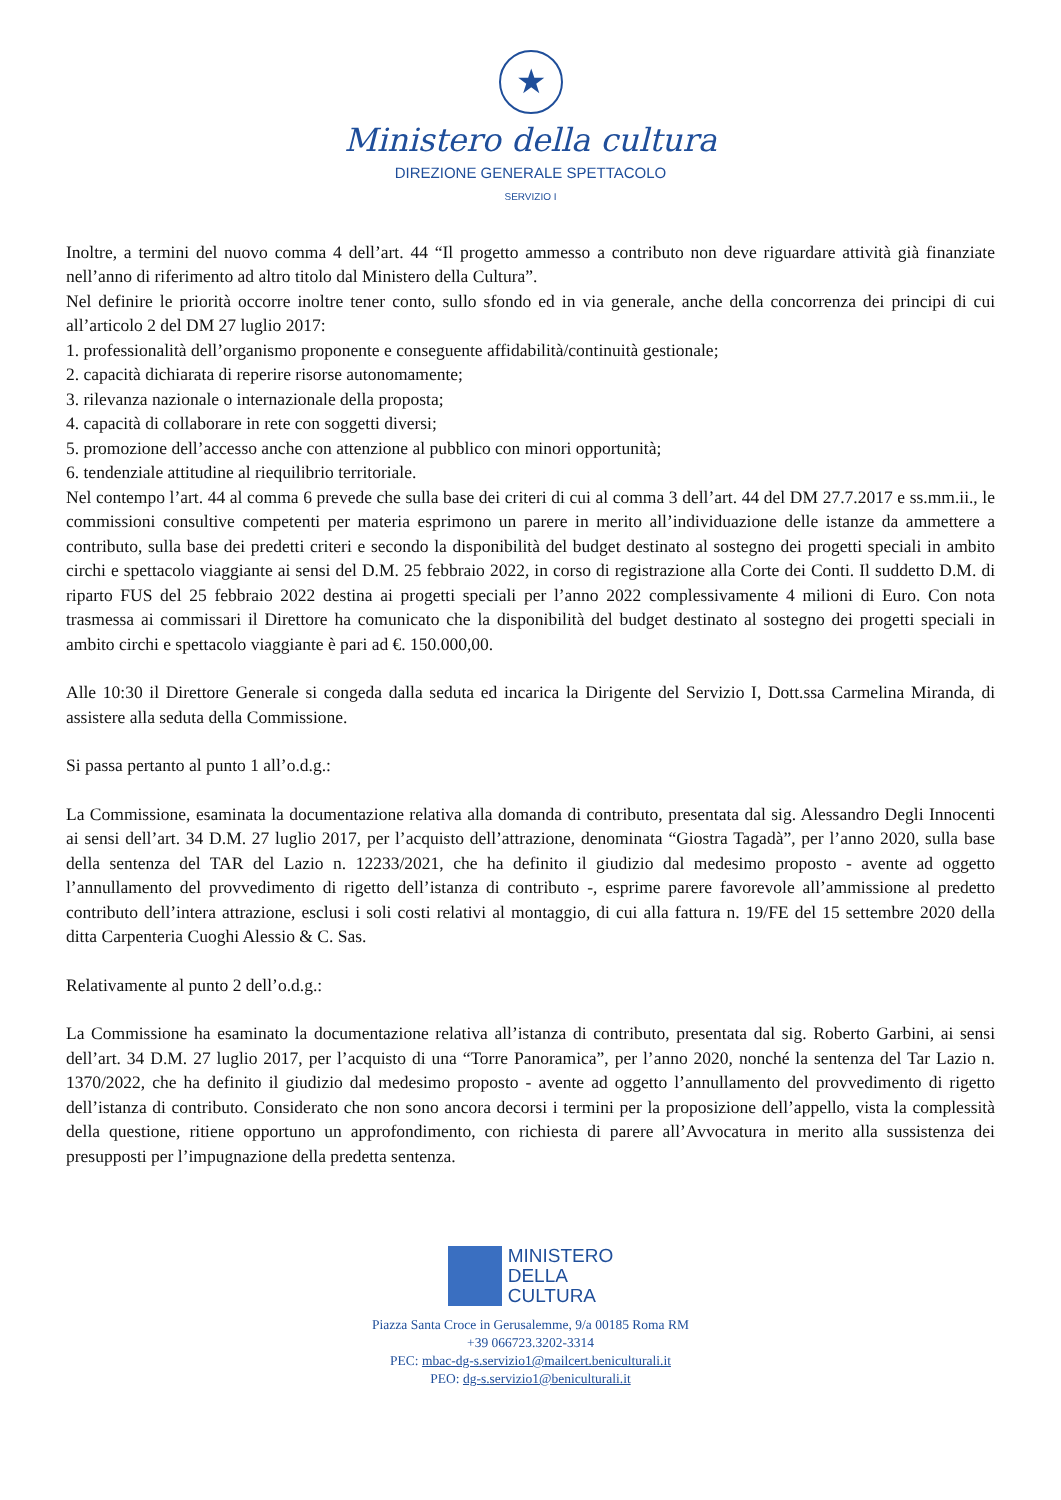★
Ministero della cultura
DIREZIONE GENERALE SPETTACOLO
SERVIZIO I
Inoltre, a termini del nuovo comma 4 dell’art. 44 “Il progetto ammesso a contributo non deve riguardare attività già finanziate nell’anno di riferimento ad altro titolo dal Ministero della Cultura”.
Nel definire le priorità occorre inoltre tener conto, sullo sfondo ed in via generale, anche della concorrenza dei principi di cui all’articolo 2 del DM 27 luglio 2017:
1. professionalità dell’organismo proponente e conseguente affidabilità/continuità gestionale;
2. capacità dichiarata di reperire risorse autonomamente;
3. rilevanza nazionale o internazionale della proposta;
4. capacità di collaborare in rete con soggetti diversi;
5. promozione dell’accesso anche con attenzione al pubblico con minori opportunità;
6. tendenziale attitudine al riequilibrio territoriale.
Nel contempo l’art. 44 al comma 6 prevede che sulla base dei criteri di cui al comma 3 dell’art. 44 del DM 27.7.2017 e ss.mm.ii., le commissioni consultive competenti per materia esprimono un parere in merito all’individuazione delle istanze da ammettere a contributo, sulla base dei predetti criteri e secondo la disponibilità del budget destinato al sostegno dei progetti speciali in ambito circhi e spettacolo viaggiante ai sensi del D.M. 25 febbraio 2022, in corso di registrazione alla Corte dei Conti. Il suddetto D.M. di riparto FUS del 25 febbraio 2022 destina ai progetti speciali per l’anno 2022 complessivamente 4 milioni di Euro. Con nota trasmessa ai commissari il Direttore ha comunicato che la disponibilità del budget destinato al sostegno dei progetti speciali in ambito circhi e spettacolo viaggiante è pari ad €. 150.000,00.
Alle 10:30 il Direttore Generale si congeda dalla seduta ed incarica la Dirigente del Servizio I, Dott.ssa Carmelina Miranda, di assistere alla seduta della Commissione.
Si passa pertanto al punto 1 all’o.d.g.:
La Commissione, esaminata la documentazione relativa alla domanda di contributo, presentata dal sig. Alessandro Degli Innocenti ai sensi dell’art. 34 D.M. 27 luglio 2017, per l’acquisto dell’attrazione, denominata “Giostra Tagadà”, per l’anno 2020, sulla base della sentenza del TAR del Lazio n. 12233/2021, che ha definito il giudizio dal medesimo proposto - avente ad oggetto l’annullamento del provvedimento di rigetto dell’istanza di contributo -, esprime parere favorevole all’ammissione al predetto contributo dell’intera attrazione, esclusi i soli costi relativi al montaggio, di cui alla fattura n. 19/FE del 15 settembre 2020 della ditta Carpenteria Cuoghi Alessio & C. Sas.
Relativamente al punto 2 dell’o.d.g.:
La Commissione ha esaminato la documentazione relativa all’istanza di contributo, presentata dal sig. Roberto Garbini, ai sensi dell’art. 34 D.M. 27 luglio 2017, per l’acquisto di una “Torre Panoramica”, per l’anno 2020, nonché la sentenza del Tar Lazio n. 1370/2022, che ha definito il giudizio dal medesimo proposto - avente ad oggetto l’annullamento del provvedimento di rigetto dell’istanza di contributo. Considerato che non sono ancora decorsi i termini per la proposizione dell’appello, vista la complessità della questione, ritiene opportuno un approfondimento, con richiesta di parere all’Avvocatura in merito alla sussistenza dei presupposti per l’impugnazione della predetta sentenza.
MINISTERO
DELLA
CULTURA
Piazza Santa Croce in Gerusalemme, 9/a 00185 Roma RM
+39 066723.3202-3314
PEC: mbac-dg-s.servizio1@mailcert.beniculturali.it
PEO: dg-s.servizio1@beniculturali.it